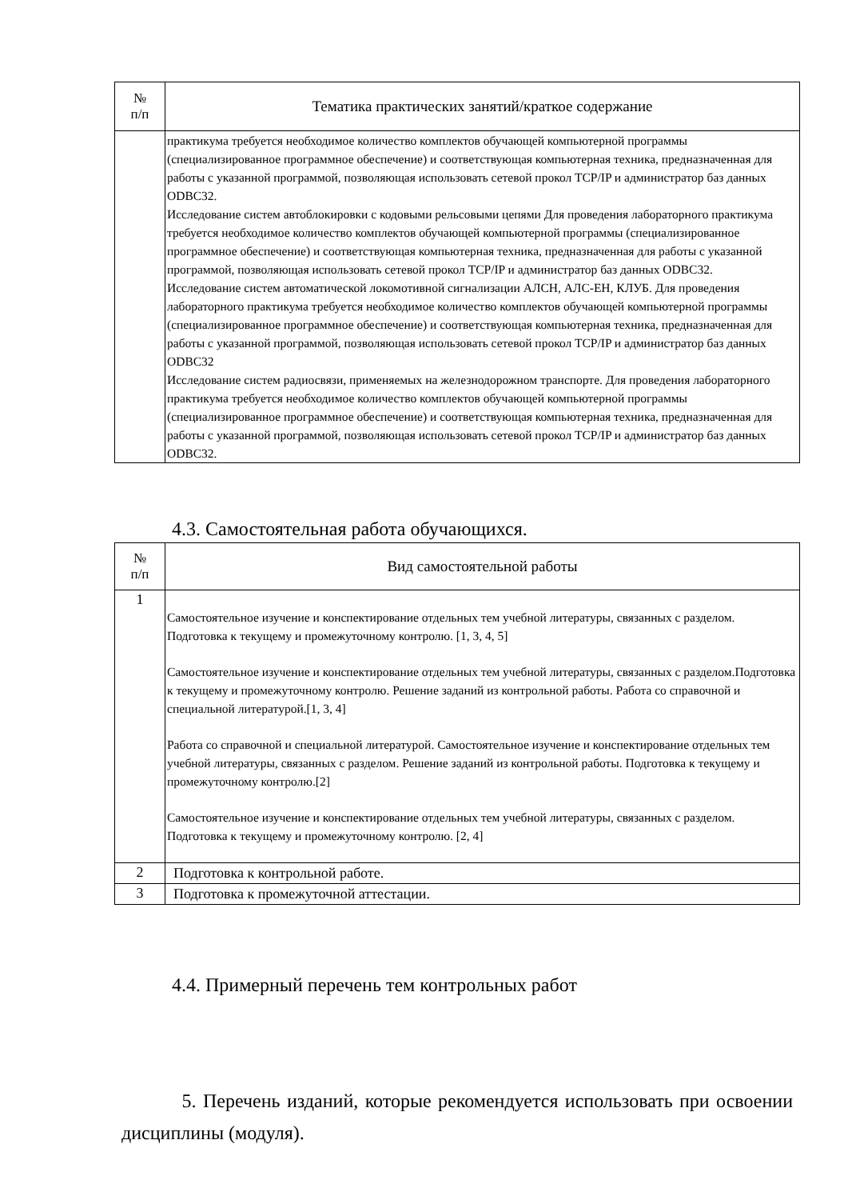| № п/п | Тематика практических занятий/краткое содержание |
| --- | --- |
| | практикума требуется необходимое количество комплектов обучающей компьютерной программы (специализированное программное обеспечение) и соответствующая компьютерная техника, предназначенная для работы с указанной программой, позволяющая использовать сетевой прокол TCP/IP и администратор баз данных ODBC32. Исследование систем автоблокировки с кодовыми рельсовыми цепями Для проведения лабораторного практикума требуется необходимое количество комплектов обучающей компьютерной программы (специализированное программное обеспечение) и соответствующая компьютерная техника, предназначенная для работы с указанной программой, позволяющая использовать сетевой прокол TCP/IP и администратор баз данных ODBC32. Исследование систем автоматической локомотивной сигнализации АЛСН, АЛС-ЕН, КЛУБ. Для проведения лабораторного практикума требуется необходимое количество комплектов обучающей компьютерной программы (специализированное программное обеспечение) и соответствующая компьютерная техника, предназначенная для работы с указанной программой, позволяющая использовать сетевой прокол TCP/IP и администратор баз данных ODBC32 Исследование систем радиосвязи, применяемых на железнодорожном транспорте. Для проведения лабораторного практикума требуется необходимое количество комплектов обучающей компьютерной программы (специализированное программное обеспечение) и соответствующая компьютерная техника, предназначенная для работы с указанной программой, позволяющая использовать сетевой прокол TCP/IP и администратор баз данных ODBC32. |
4.3. Самостоятельная работа обучающихся.
| № п/п | Вид самостоятельной работы |
| --- | --- |
| 1 | Самостоятельное изучение и конспектирование отдельных тем учебной литературы, связанных с разделом. Подготовка к текущему и промежуточному контролю. [1, 3, 4, 5] Самостоятельное изучение и конспектирование отдельных тем учебной литературы, связанных с разделом.Подготовка к текущему и промежуточному контролю. Решение заданий из контрольной работы. Работа со справочной и специальной литературой.[1, 3, 4] Работа со справочной и специальной литературой. Самостоятельное изучение и конспектирование отдельных тем учебной литературы, связанных с разделом. Решение заданий из контрольной работы. Подготовка к текущему и промежуточному контролю.[2] Самостоятельное изучение и конспектирование отдельных тем учебной литературы, связанных с разделом. Подготовка к текущему и промежуточному контролю. [2, 4] |
| 2 | Подготовка к контрольной работе. |
| 3 | Подготовка к промежуточной аттестации. |
4.4. Примерный перечень тем контрольных работ
5. Перечень изданий, которые рекомендуется использовать при освоении дисциплины (модуля).